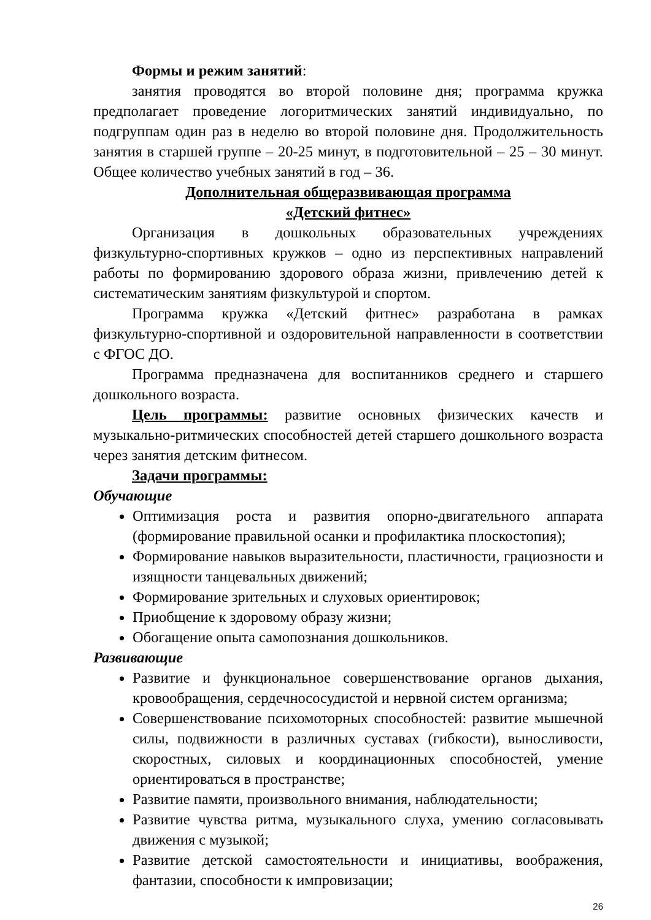Формы и режим занятий:
занятия проводятся во второй половине дня; программа кружка предполагает проведение логоритмических занятий индивидуально, по подгруппам один раз в неделю во второй половине дня. Продолжительность занятия в старшей группе – 20-25 минут, в подготовительной – 25 – 30 минут. Общее количество учебных занятий в год – 36.
Дополнительная общеразвивающая программа
«Детский фитнес»
Организация в дошкольных образовательных учреждениях физкультурно-спортивных кружков – одно из перспективных направлений работы по формированию здорового образа жизни, привлечению детей к систематическим занятиям физкультурой и спортом.
Программа кружка «Детский фитнес» разработана в рамках физкультурно-спортивной и оздоровительной направленности в соответствии с ФГОС ДО.
Программа предназначена для воспитанников среднего и старшего дошкольного возраста.
Цель программы: развитие основных физических качеств и музыкально-ритмических способностей детей старшего дошкольного возраста через занятия детским фитнесом.
Задачи программы:
Обучающие
Оптимизация роста и развития опорно-двигательного аппарата (формирование правильной осанки и профилактика плоскостопия);
Формирование навыков выразительности, пластичности, грациозности и изящности танцевальных движений;
Формирование зрительных и слуховых ориентировок;
Приобщение к здоровому образу жизни;
Обогащение опыта самопознания дошкольников.
Развивающие
Развитие и функциональное совершенствование органов дыхания, кровообращения, сердечнососудистой и нервной систем организма;
Совершенствование психомоторных способностей: развитие мышечной силы, подвижности в различных суставах (гибкости), выносливости, скоростных, силовых и координационных способностей, умение ориентироваться в пространстве;
Развитие памяти, произвольного внимания, наблюдательности;
Развитие чувства ритма, музыкального слуха, умению согласовывать движения с музыкой;
Развитие детской самостоятельности и инициативы, воображения, фантазии, способности к импровизации;
26